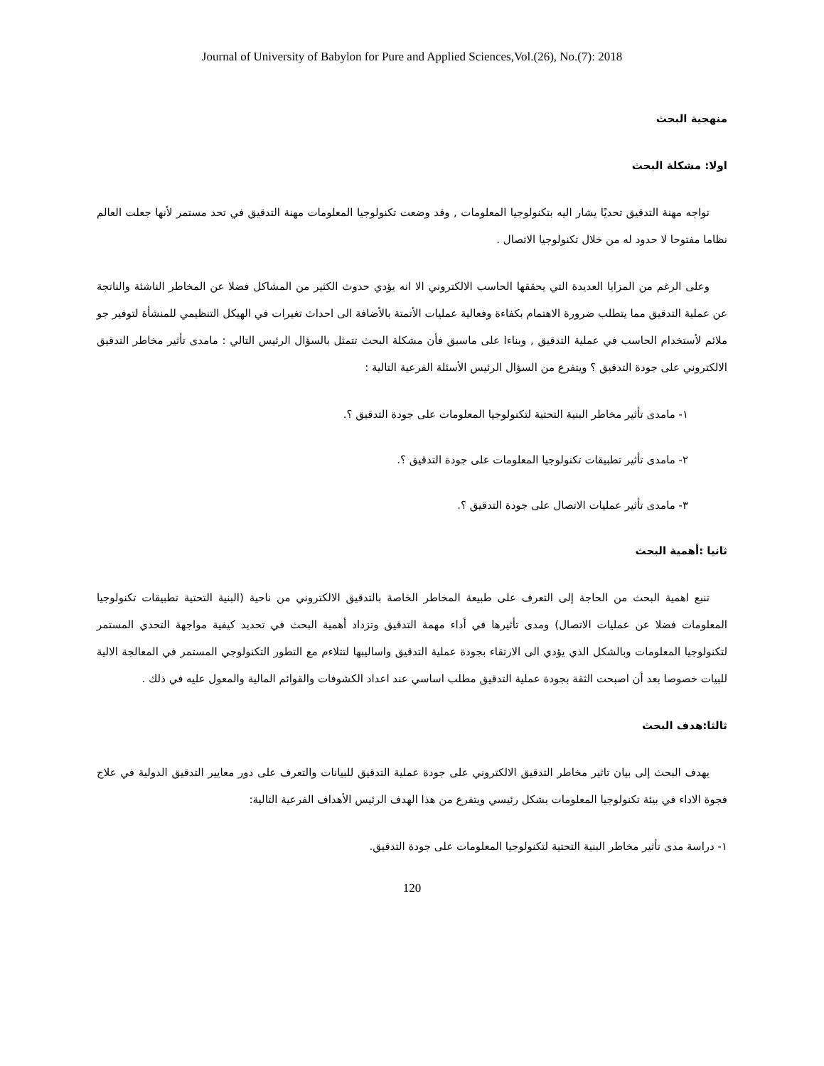Journal of University of Babylon for Pure and Applied Sciences,Vol.(26), No.(7): 2018
منهجية البحث
اولا: مشكلة البحث
تواجه مهنة التدقيق تحديًا يشار اليه بتكنولوجيا المعلومات , وقد وضعت تكنولوجيا المعلومات مهنة التدقيق في تحد مستمر لأنها جعلت العالم نظاما مفتوحا لا حدود له من خلال تكنولوجيا الاتصال .
وعلى الرغم من المزايا العديدة التي يحققها الحاسب الالكتروني الا انه يؤدي حدوث الكثير من المشاكل فضلا عن المخاطر الناشئة والناتجة عن عملية التدقيق مما يتطلب ضرورة الاهتمام بكفاءة وفعالية عمليات الأتمتة بالأضافة الى احداث تغيرات في الهيكل التنظيمي للمنشأة لتوفير جو ملائم لأستخدام الحاسب في عملية التدقيق , وبناءا على ماسبق فأن مشكلة البحث تتمثل بالسؤال الرئيس التالي : مامدى تأثير مخاطر التدقيق الالكتروني على جودة التدقيق ؟ ويتفرع من السؤال الرئيس الأسئلة الفرعية التالية :
١- مامدى تأثير مخاطر البنية التحتية لتكنولوجيا المعلومات على جودة التدقيق ؟.
٢- مامدى تأثير تطبيقات تكنولوجيا المعلومات على جودة التدقيق ؟.
٣- مامدى تأثير عمليات الاتصال على جودة التدقيق ؟.
ثانيا :أهمية البحث
تنبع اهمية البحث من الحاجة إلى التعرف على طبيعة المخاطر الخاصة بالتدقيق الالكتروني من ناحية (البنية التحتية تطبيقات تكنولوجيا المعلومات فضلا عن عمليات الاتصال) ومدى تأثيرها في أداء مهمة التدقيق وتزداد أهمية البحث في تحديد كيفية مواجهة التحدي المستمر لتكنولوجيا المعلومات وبالشكل الذي يؤدي الى الارتقاء بجودة عملية التدقيق واساليبها لتتلاءم مع التطور التكنولوجي المستمر في المعالجة الالية للبيات خصوصا بعد أن اصبحت الثقة بجودة عملية التدقيق مطلب اساسي عند اعداد الكشوفات والقوائم المالية والمعول عليه في ذلك .
ثالثا:هدف البحث
يهدف البحث إلى بيان تاثير مخاطر التدقيق الالكتروني على جودة عملية التدقيق للبيانات والتعرف على دور معايير التدقيق الدولية في علاج فجوة الاداء في بيئة تكنولوجيا المعلومات بشكل رئيسي ويتفرع من هذا الهدف الرئيس الأهداف الفرعية التالية:
١- دراسة مدى تأثير مخاطر البنية التحتية لتكنولوجيا المعلومات على جودة التدقيق.
120